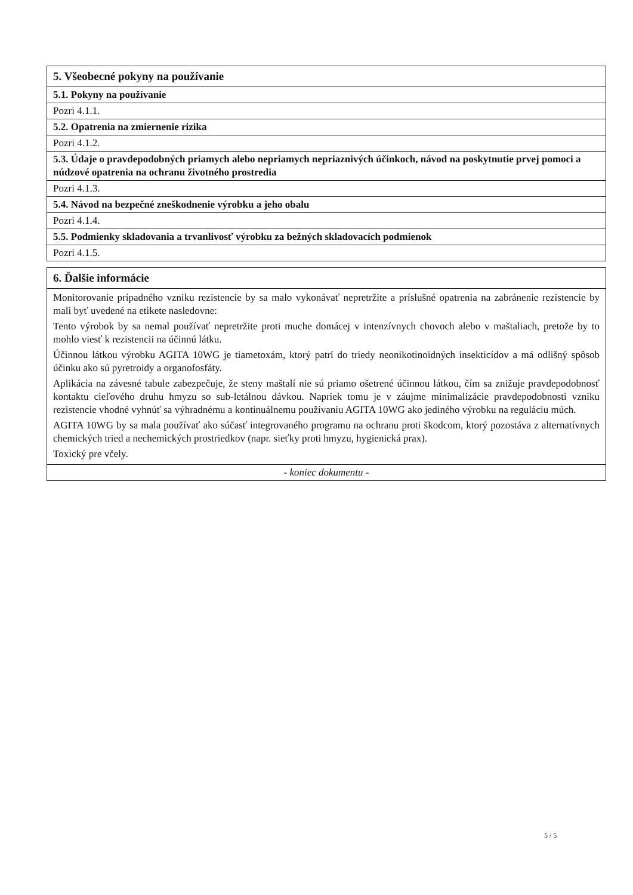| 5. Všeobecné pokyny na používanie |
| --- |
| 5.1. Pokyny na používanie |
| Pozri 4.1.1. |
| 5.2. Opatrenia na zmiernenie rizika |
| Pozri 4.1.2. |
| 5.3. Údaje o pravdepodobných priamych alebo nepriamych nepriaznivých účinkoch, návod na poskytnutie prvej pomoci a núdzové opatrenia na ochranu životného prostredia |
| Pozri 4.1.3. |
| 5.4. Návod na bezpečné zneškodnenie výrobku a jeho obalu |
| Pozri 4.1.4. |
| 5.5. Podmienky skladovania a trvanlivosť výrobku za bežných skladovacích podmienok |
| Pozri 4.1.5. |
| 6. Ďalšie informácie |
| --- |
| Monitorovanie prípadného vzniku rezistencie by sa malo vykonávať nepretržite a príslušné opatrenia na zabránenie rezistencie by mali byť uvedené na etikete nasledovne: Tento výrobok by sa nemal používať nepretržite proti muche domácej v intenzívnych chovoch alebo v maštaliach, pretože by to mohlo viesť k rezistencii na účinnú látku. Účinnou látkou výrobku AGITA 10WG je tiametoxám, ktorý patrí do triedy neonikotinoidných insekticídov a má odlišný spôsob účinku ako sú pyretroidy a organofosfáty. Aplikácia na závesné tabule zabezpečuje, že steny maštalí nie sú priamo ošetrené účinnou látkou, čím sa znižuje pravdepodobnosť kontaktu cieľového druhu hmyzu so sub-letálnou dávkou. Napriek tomu je v záujme minimalizácie pravdepodobnosti vzniku rezistencie vhodné vyhnúť sa výhradnému a kontinuálnemu používaniu AGITA 10WG ako jediného výrobku na reguláciu múch. AGITA 10WG by sa mala používať ako súčasť integrovaného programu na ochranu proti škodcom, ktorý pozostáva z alternatívnych chemických tried a nechemických prostriedkov (napr. sieťky proti hmyzu, hygienická prax). Toxický pre včely. |
| - koniec dokumentu - |
5 / 5